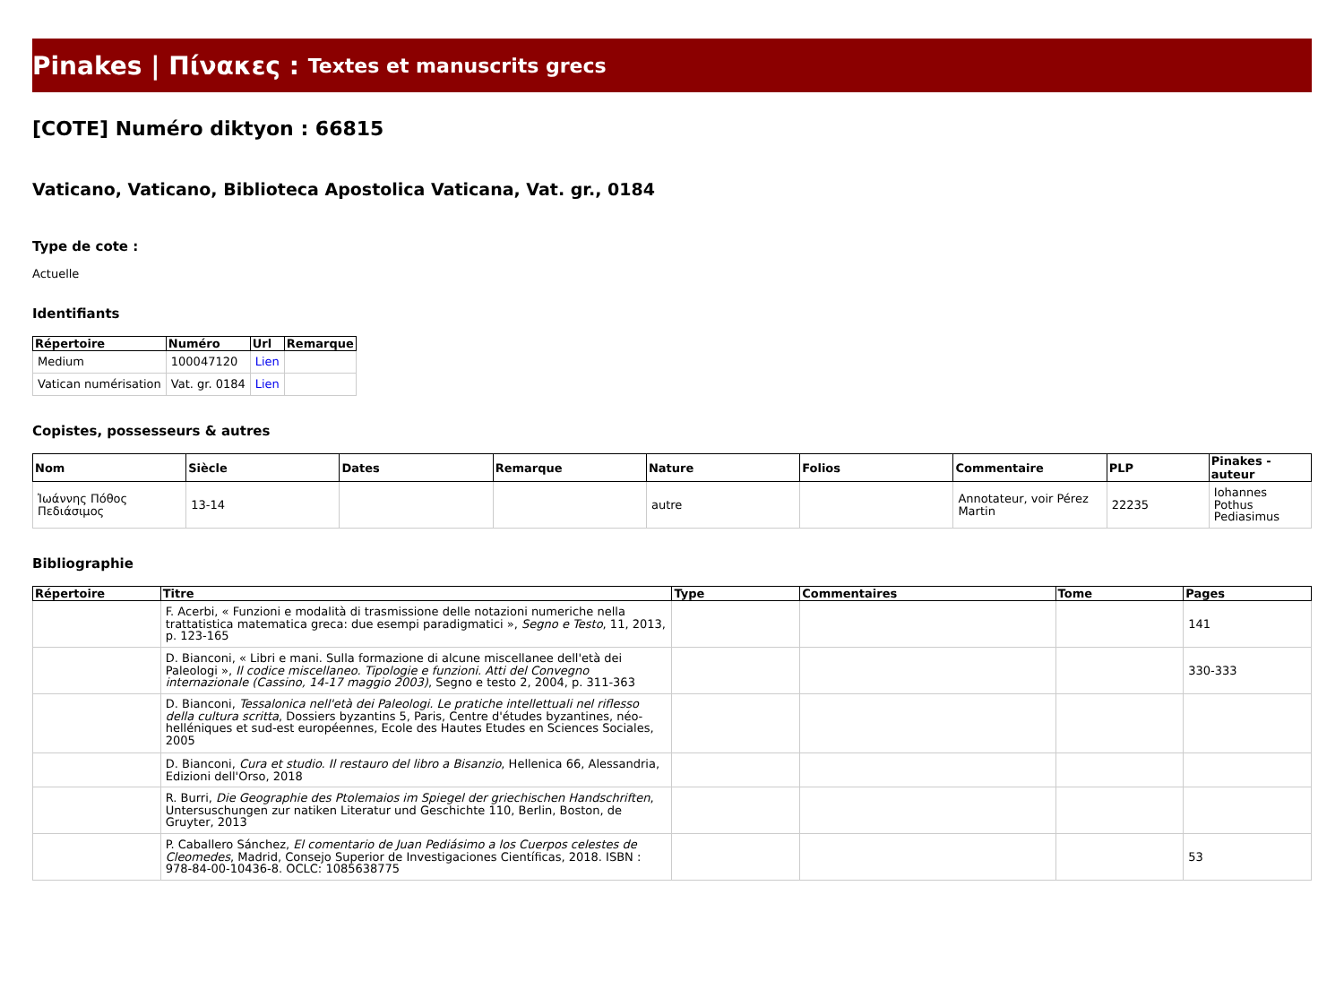Pinakes | Πίνακες : Textes et manuscrits grecs
[COTE] Numéro diktyon : 66815
Vaticano, Vaticano, Biblioteca Apostolica Vaticana, Vat. gr., 0184
Type de cote :
Actuelle
Identifiants
| Répertoire | Numéro | Url | Remarque |
| --- | --- | --- | --- |
| Medium | 100047120 | Lien | |
| Vatican numérisation | Vat. gr. 0184 | Lien | |
Copistes, possesseurs & autres
| Nom | Siècle | Dates | Remarque | Nature | Folios | Commentaire | PLP | Pinakes - auteur |
| --- | --- | --- | --- | --- | --- | --- | --- | --- |
| Ἰωάννης Πόθος Πεδιάσιμος | 13-14 | | | autre | | Annotateur, voir Pérez Martin | 22235 | Iohannes Pothus Pediasimus |
Bibliographie
| Répertoire | Titre | Type | Commentaires | Tome | Pages |
| --- | --- | --- | --- | --- | --- |
| | F. Acerbi, « Funzioni e modalità di trasmissione delle notazioni numeriche nella trattatistica matematica greca: due esempi paradigmatici », Segno e Testo , 11, 2013, p. 123-165 | | | | 141 |
| | D. Bianconi, « Libri e mani. Sulla formazione di alcune miscellanee dell'età dei Paleologi », Il codice miscellaneo. Tipologie e funzioni. Atti del Convegno internazionale (Cassino, 14-17 maggio 2003) , Segno e testo 2, 2004, p. 311-363 | | | | 330-333 |
| | D. Bianconi, Tessalonica nell'età dei Paleologi. Le pratiche intellettuali nel riflesso della cultura scritta , Dossiers byzantins 5, Paris, Centre d'études byzantines, néo-helléniques et sud-est européennes, Ecole des Hautes Etudes en Sciences Sociales, 2005 | | | | |
| | D. Bianconi, Cura et studio. Il restauro del libro a Bisanzio , Hellenica 66, Alessandria, Edizioni dell'Orso, 2018 | | | | |
| | R. Burri, Die Geographie des Ptolemaios im Spiegel der griechischen Handschriften , Untersuschungen zur natiken Literatur und Geschichte 110, Berlin, Boston, de Gruyter, 2013 | | | | |
| | P. Caballero Sánchez, El comentario de Juan Pediásimo a los Cuerpos celestes de Cleomedes , Madrid, Consejo Superior de Investigaciones Científicas, 2018. ISBN : 978-84-00-10436-8. OCLC: 1085638775 | | | | 53 |